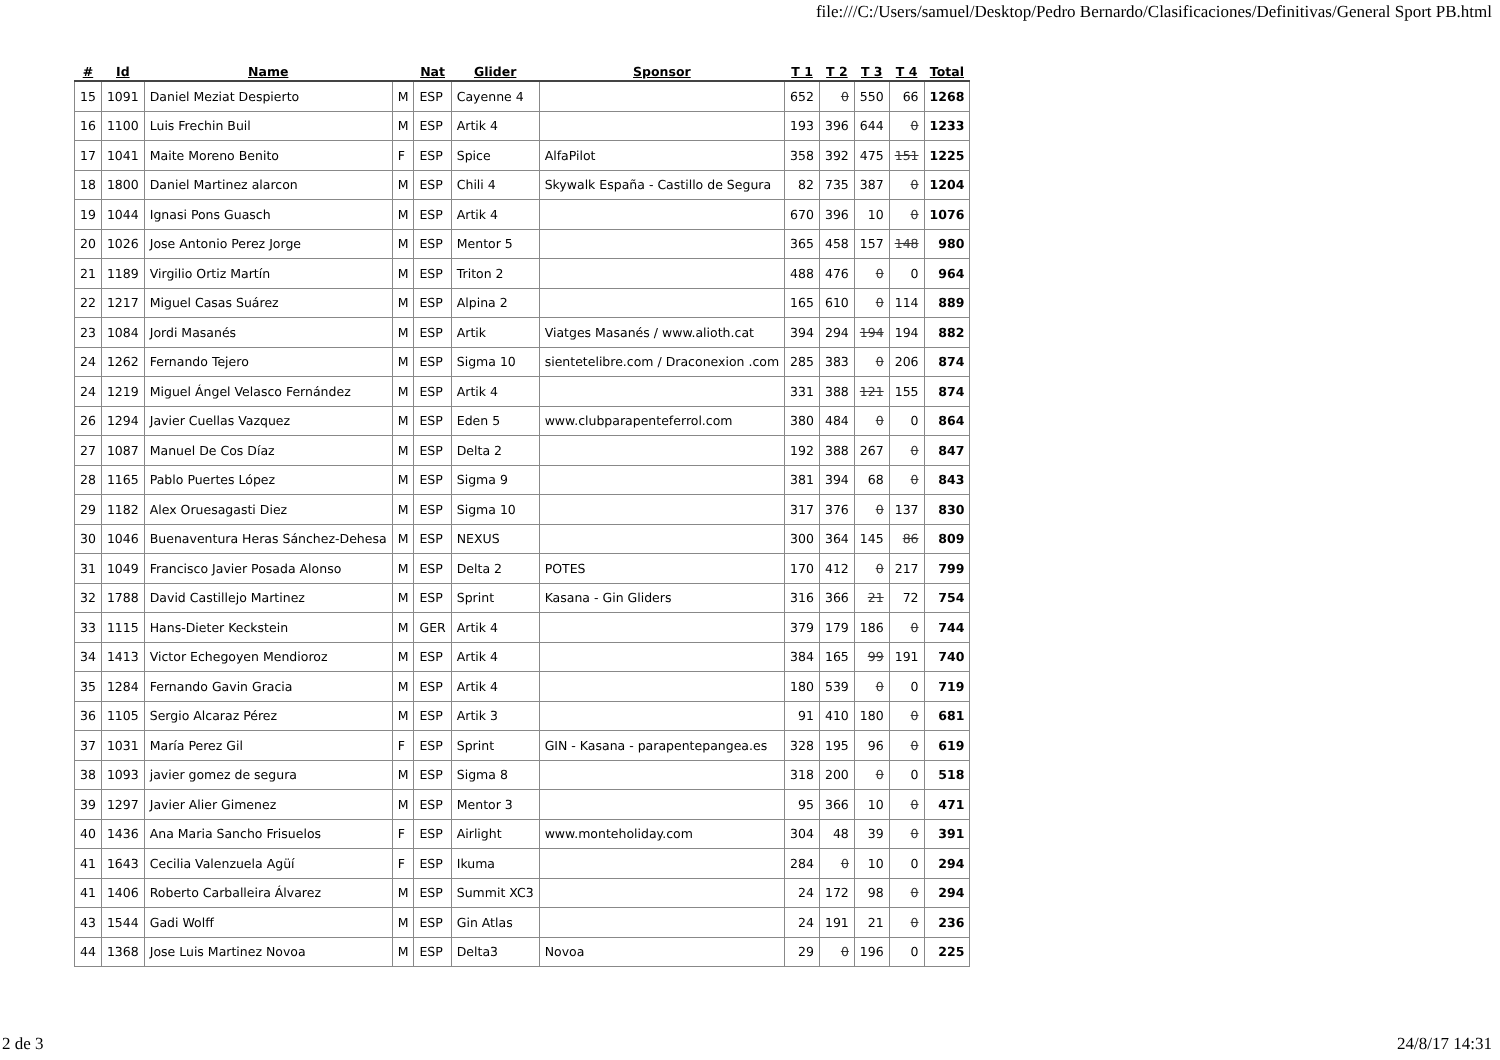file:///C:/Users/samuel/Desktop/Pedro Bernardo/Clasificaciones/Definitivas/General Sport PB.html
| # | Id | Name | | Nat | Glider | Sponsor | T 1 | T 2 | T 3 | T 4 | Total |
| --- | --- | --- | --- | --- | --- | --- | --- | --- | --- | --- | --- |
| 15 | 1091 | Daniel Meziat Despierto | M | ESP | Cayenne 4 | | 652 | 0 | 550 | 66 | 1268 |
| 16 | 1100 | Luis Frechin Buil | M | ESP | Artik 4 | | 193 | 396 | 644 | 0 | 1233 |
| 17 | 1041 | Maite Moreno Benito | F | ESP | Spice | AlfaPilot | 358 | 392 | 475 | 151 | 1225 |
| 18 | 1800 | Daniel Martinez alarcon | M | ESP | Chili 4 | Skywalk España - Castillo de Segura | 82 | 735 | 387 | 0 | 1204 |
| 19 | 1044 | Ignasi Pons Guasch | M | ESP | Artik 4 | | 670 | 396 | 10 | 0 | 1076 |
| 20 | 1026 | Jose Antonio Perez Jorge | M | ESP | Mentor 5 | | 365 | 458 | 157 | 148 | 980 |
| 21 | 1189 | Virgilio Ortiz Martín | M | ESP | Triton 2 | | 488 | 476 | 0 | 0 | 964 |
| 22 | 1217 | Miguel Casas Suárez | M | ESP | Alpina 2 | | 165 | 610 | 0 | 114 | 889 |
| 23 | 1084 | Jordi Masanés | M | ESP | Artik | Viatges Masanés / www.alioth.cat | 394 | 294 | 194 | 194 | 882 |
| 24 | 1262 | Fernando Tejero | M | ESP | Sigma 10 | sientetelibre.com / Draconexion .com | 285 | 383 | 0 | 206 | 874 |
| 24 | 1219 | Miguel Ángel Velasco Fernández | M | ESP | Artik 4 | | 331 | 388 | 121 | 155 | 874 |
| 26 | 1294 | Javier Cuellas Vazquez | M | ESP | Eden 5 | www.clubparapenteferrol.com | 380 | 484 | 0 | 0 | 864 |
| 27 | 1087 | Manuel De Cos Díaz | M | ESP | Delta 2 | | 192 | 388 | 267 | 0 | 847 |
| 28 | 1165 | Pablo Puertes López | M | ESP | Sigma 9 | | 381 | 394 | 68 | 0 | 843 |
| 29 | 1182 | Alex Oruesagasti Diez | M | ESP | Sigma 10 | | 317 | 376 | 0 | 137 | 830 |
| 30 | 1046 | Buenaventura Heras Sánchez-Dehesa | M | ESP | NEXUS | | 300 | 364 | 145 | 86 | 809 |
| 31 | 1049 | Francisco Javier Posada Alonso | M | ESP | Delta 2 | POTES | 170 | 412 | 0 | 217 | 799 |
| 32 | 1788 | David Castillejo Martinez | M | ESP | Sprint | Kasana - Gin Gliders | 316 | 366 | 21 | 72 | 754 |
| 33 | 1115 | Hans-Dieter Keckstein | M | GER | Artik 4 | | 379 | 179 | 186 | 0 | 744 |
| 34 | 1413 | Victor Echegoyen Mendioroz | M | ESP | Artik 4 | | 384 | 165 | 99 | 191 | 740 |
| 35 | 1284 | Fernando Gavin Gracia | M | ESP | Artik 4 | | 180 | 539 | 0 | 0 | 719 |
| 36 | 1105 | Sergio Alcaraz Pérez | M | ESP | Artik 3 | | 91 | 410 | 180 | 0 | 681 |
| 37 | 1031 | María Perez Gil | F | ESP | Sprint | GIN - Kasana - parapentepangea.es | 328 | 195 | 96 | 0 | 619 |
| 38 | 1093 | javier gomez de segura | M | ESP | Sigma 8 | | 318 | 200 | 0 | 0 | 518 |
| 39 | 1297 | Javier Alier Gimenez | M | ESP | Mentor 3 | | 95 | 366 | 10 | 0 | 471 |
| 40 | 1436 | Ana Maria Sancho Frisuelos | F | ESP | Airlight | www.monteholiday.com | 304 | 48 | 39 | 0 | 391 |
| 41 | 1643 | Cecilia Valenzuela Agüí | F | ESP | Ikuma | | 284 | 0 | 10 | 0 | 294 |
| 41 | 1406 | Roberto Carballeira Álvarez | M | ESP | Summit XC3 | | 24 | 172 | 98 | 0 | 294 |
| 43 | 1544 | Gadi Wolff | M | ESP | Gin Atlas | | 24 | 191 | 21 | 0 | 236 |
| 44 | 1368 | Jose Luis Martinez Novoa | M | ESP | Delta3 | Novoa | 29 | 0 | 196 | 0 | 225 |
2 de 3 24/8/17 14:31